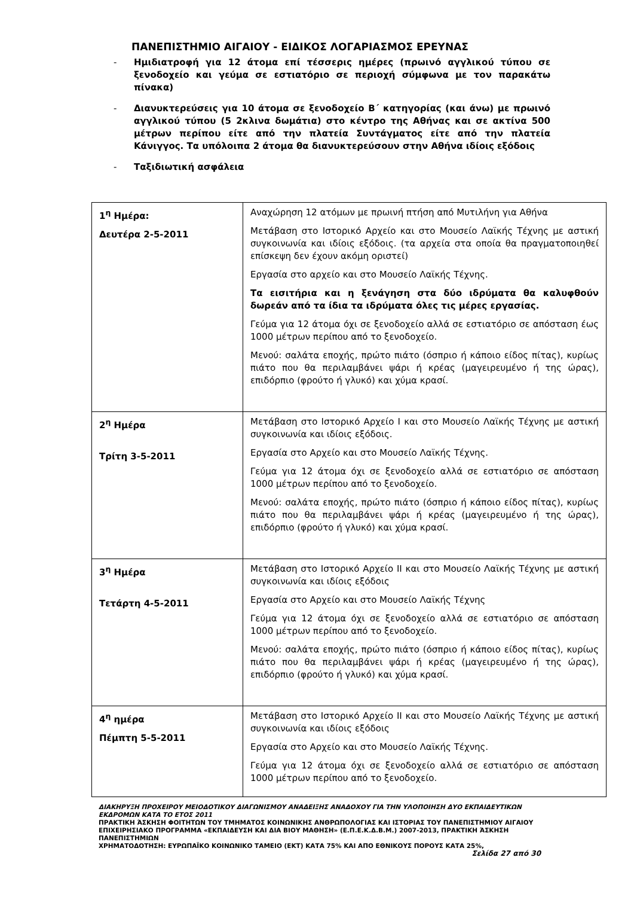ΠΑΝΕΠΙΣΤΗΜΙΟ ΑΙΓΑΙΟΥ - ΕΙΔΙΚΟΣ ΛΟΓΑΡΙΑΣΜΟΣ ΕΡΕΥΝΑΣ
- Ημιδιατροφή για 12 άτομα επί τέσσερις ημέρες (πρωινό αγγλικού τύπου σε ξενοδοχείο και γεύμα σε εστιατόριο σε περιοχή σύμφωνα με τον παρακάτω πίνακα)
- Διανυκτερεύσεις για 10 άτομα σε ξενοδοχείο Β΄ κατηγορίας (και άνω) με πρωινό αγγλικού τύπου (5 2κλινα δωμάτια) στο κέντρο της Αθήνας και σε ακτίνα 500 μέτρων περίπου είτε από την πλατεία Συντάγματος είτε από την πλατεία Κάνιγγος. Τα υπόλοιπα 2 άτομα θα διανυκτερεύσουν στην Αθήνα ιδίοις εξόδοις
- Ταξιδιωτική ασφάλεια
| 1<sup>η</sup> Ημέρα: Δευτέρα 2-5-2011 | Αναχώρηση 12 ατόμων με πρωινή πτήση από Μυτιλήνη για Αθήνα Μετάβαση στο Ιστορικό Αρχείο και στο Μουσείο Λαϊκής Τέχνης με αστική συγκοινωνία και ιδίοις εξόδοις. (τα αρχεία στα οποία θα πραγματοποιηθεί επίσκεψη δεν έχουν ακόμη οριστεί) Εργασία στο αρχείο και στο Μουσείο Λαϊκής Τέχνης. Τα εισιτήρια και η ξενάγηση στα δύο ιδρύματα θα καλυφθούν δωρεάν από τα ίδια τα ιδρύματα όλες τις μέρες εργασίας. Γεύμα για 12 άτομα όχι σε ξενοδοχείο αλλά σε εστιατόριο σε απόσταση έως 1000 μέτρων περίπου από το ξενοδοχείο. Μενού: σαλάτα εποχής, πρώτο πιάτο (όσπριο ή κάποιο είδος πίτας), κυρίως πιάτο που θα περιλαμβάνει ψάρι ή κρέας (μαγειρευμένο ή της ώρας), επιδόρπιο (φρούτο ή γλυκό) και χύμα κρασί. |
| 2<sup>η</sup> Ημέρα Τρίτη 3-5-2011 | Μετάβαση στο Ιστορικό Αρχείο Ι και στο Μουσείο Λαϊκής Τέχνης με αστική συγκοινωνία και ιδίοις εξόδοις. Εργασία στο Αρχείο και στο Μουσείο Λαϊκής Τέχνης. Γεύμα για 12 άτομα όχι σε ξενοδοχείο αλλά σε εστιατόριο σε απόσταση 1000 μέτρων περίπου από το ξενοδοχείο. Μενού: σαλάτα εποχής, πρώτο πιάτο (όσπριο ή κάποιο είδος πίτας), κυρίως πιάτο που θα περιλαμβάνει ψάρι ή κρέας (μαγειρευμένο ή της ώρας), επιδόρπιο (φρούτο ή γλυκό) και χύμα κρασί. |
| 3<sup>η</sup> Ημέρα Τετάρτη 4-5-2011 | Μετάβαση στο Ιστορικό Αρχείο ΙΙ και στο Μουσείο Λαϊκής Τέχνης με αστική συγκοινωνία και ιδίοις εξόδοις Εργασία στο Αρχείο και στο Μουσείο Λαϊκής Τέχνης Γεύμα για 12 άτομα όχι σε ξενοδοχείο αλλά σε εστιατόριο σε απόσταση 1000 μέτρων περίπου από το ξενοδοχείο. Μενού: σαλάτα εποχής, πρώτο πιάτο (όσπριο ή κάποιο είδος πίτας), κυρίως πιάτο που θα περιλαμβάνει ψάρι ή κρέας (μαγειρευμένο ή της ώρας), επιδόρπιο (φρούτο ή γλυκό) και χύμα κρασί. |
| 4<sup>η</sup> ημέρα Πέμπτη 5-5-2011 | Μετάβαση στο Ιστορικό Αρχείο ΙΙ και στο Μουσείο Λαϊκής Τέχνης με αστική συγκοινωνία και ιδίοις εξόδοις Εργασία στο Αρχείο και στο Μουσείο Λαϊκής Τέχνης. Γεύμα για 12 άτομα όχι σε ξενοδοχείο αλλά σε εστιατόριο σε απόσταση 1000 μέτρων περίπου από το ξενοδοχείο. |
ΔΙΑΚΗΡΥΞΗ ΠΡΟΧΕΙΡΟΥ ΜΕΙΟΔΟΤΙΚΟΥ ΔΙΑΓΩΝΙΣΜΟΥ ΑΝΑΔΕΙΞΗΣ ΑΝΑΔΟΧΟΥ ΓΙΑ ΤΗΝ ΥΛΟΠΟΙΗΣΗ ΔΥΟ ΕΚΠΑΙΔΕΥΤΙΚΩΝ ΕΚΔΡΟΜΩΝ ΚΑΤΑ ΤΟ ΕΤΟΣ 2011
ΠΡΑΚΤΙΚΗ ΆΣΚΗΣΗ ΦΟΙΤΗΤΩΝ ΤΟΥ ΤΜΗΜΑΤΟΣ ΚΟΙΝΩΝΙΚΗΣ ΑΝΘΡΩΠΟΛΟΓΙΑΣ ΚΑΙ ΙΣΤΟΡΙΑΣ ΤΟΥ ΠΑΝΕΠΙΣΤΗΜΙΟΥ ΑΙΓΑΙΟΥ ΕΠΙΧΕΙΡΗΣΙΑΚΟ ΠΡΟΓΡΑΜΜΑ «ΕΚΠΑΙΔΕΥΣΗ ΚΑΙ ΔΙΑ ΒΙΟΥ ΜΑΘΗΣΗ» (Ε.Π.Ε.Κ.Δ.Β.Μ.) 2007-2013, ΠΡΑΚΤΙΚΗ ΆΣΚΗΣΗ ΠΑΝΕΠΙΣΤΗΜΙΩΝ
ΧΡΗΜΑΤΟΔΟΤΗΣΗ: ΕΥΡΩΠΑΪΚΟ ΚΟΙΝΩΝΙΚΟ ΤΑΜΕΙΟ (ΕΚΤ) ΚΑΤΑ 75% ΚΑΙ ΑΠΟ ΕΘΝΙΚΟΥΣ ΠΟΡΟΥΣ ΚΑΤΑ 25%,
Σελίδα 27 από 30